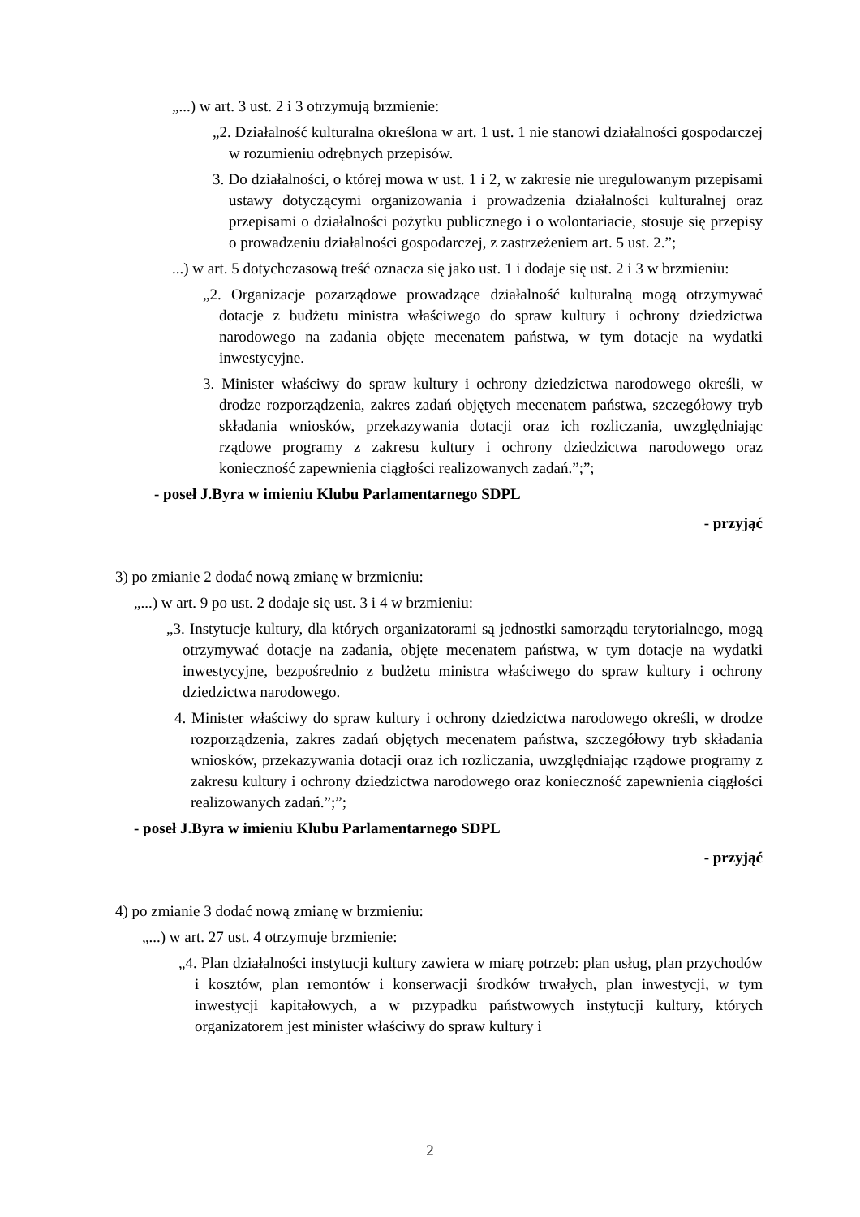„...) w art. 3 ust. 2 i 3 otrzymują brzmienie:
„2. Działalność kulturalna określona w art. 1 ust. 1 nie stanowi działalności gospodarczej w rozumieniu odrębnych przepisów.
3. Do działalności, o której mowa w ust. 1 i 2, w zakresie nie uregulowanym przepisami ustawy dotyczącymi organizowania i prowadzenia działalności kulturalnej oraz przepisami o działalności pożytku publicznego i o wolontariacie, stosuje się przepisy o prowadzeniu działalności gospodarczej, z zastrzeżeniem art. 5 ust. 2.”;
...) w art. 5 dotychczasową treść oznacza się jako ust. 1 i dodaje się ust. 2 i 3 w brzmieniu:
„2. Organizacje pozarządowe prowadzące działalność kulturalną mogą otrzymywać dotacje z budżetu ministra właściwego do spraw kultury i ochrony dziedzictwa narodowego na zadania objęte mecenatem państwa, w tym dotacje na wydatki inwestycyjne.
3. Minister właściwy do spraw kultury i ochrony dziedzictwa narodowego określi, w drodze rozporządzenia, zakres zadań objętych mecenatem państwa, szczegółowy tryb składania wniosków, przekazywania dotacji oraz ich rozliczania, uwzględniając rządowe programy z zakresu kultury i ochrony dziedzictwa narodowego oraz konieczność zapewnienia ciągłości realizowanych zadań.”;”;
- poseł J.Byra w imieniu Klubu Parlamentarnego SDPL
- przyjąć
3) po zmianie 2 dodać nową zmianę w brzmieniu:
„...) w art. 9 po ust. 2 dodaje się ust. 3 i 4 w brzmieniu:
„3. Instytucje kultury, dla których organizatorami są jednostki samorządu terytorialnego, mogą otrzymywać dotacje na zadania, objęte mecenatem państwa, w tym dotacje na wydatki inwestycyjne, bezpośrednio z budżetu ministra właściwego do spraw kultury i ochrony dziedzictwa narodowego.
4. Minister właściwy do spraw kultury i ochrony dziedzictwa narodowego określi, w drodze rozporządzenia, zakres zadań objętych mecenatem państwa, szczegółowy tryb składania wniosków, przekazywania dotacji oraz ich rozliczania, uwzględniając rządowe programy z zakresu kultury i ochrony dziedzictwa narodowego oraz konieczność zapewnienia ciągłości realizowanych zadań.”;”;
- poseł J.Byra w imieniu Klubu Parlamentarnego SDPL
- przyjąć
4) po zmianie 3 dodać nową zmianę w brzmieniu:
„...) w art. 27 ust. 4 otrzymuje brzmienie:
„4. Plan działalności instytucji kultury zawiera w miarę potrzeb: plan usług, plan przychodów i kosztów, plan remontów i konserwacji środków trwałych, plan inwestycji, w tym inwestycji kapitałowych, a w przypadku państwowych instytucji kultury, których organizatorem jest minister właściwy do spraw kultury i
2